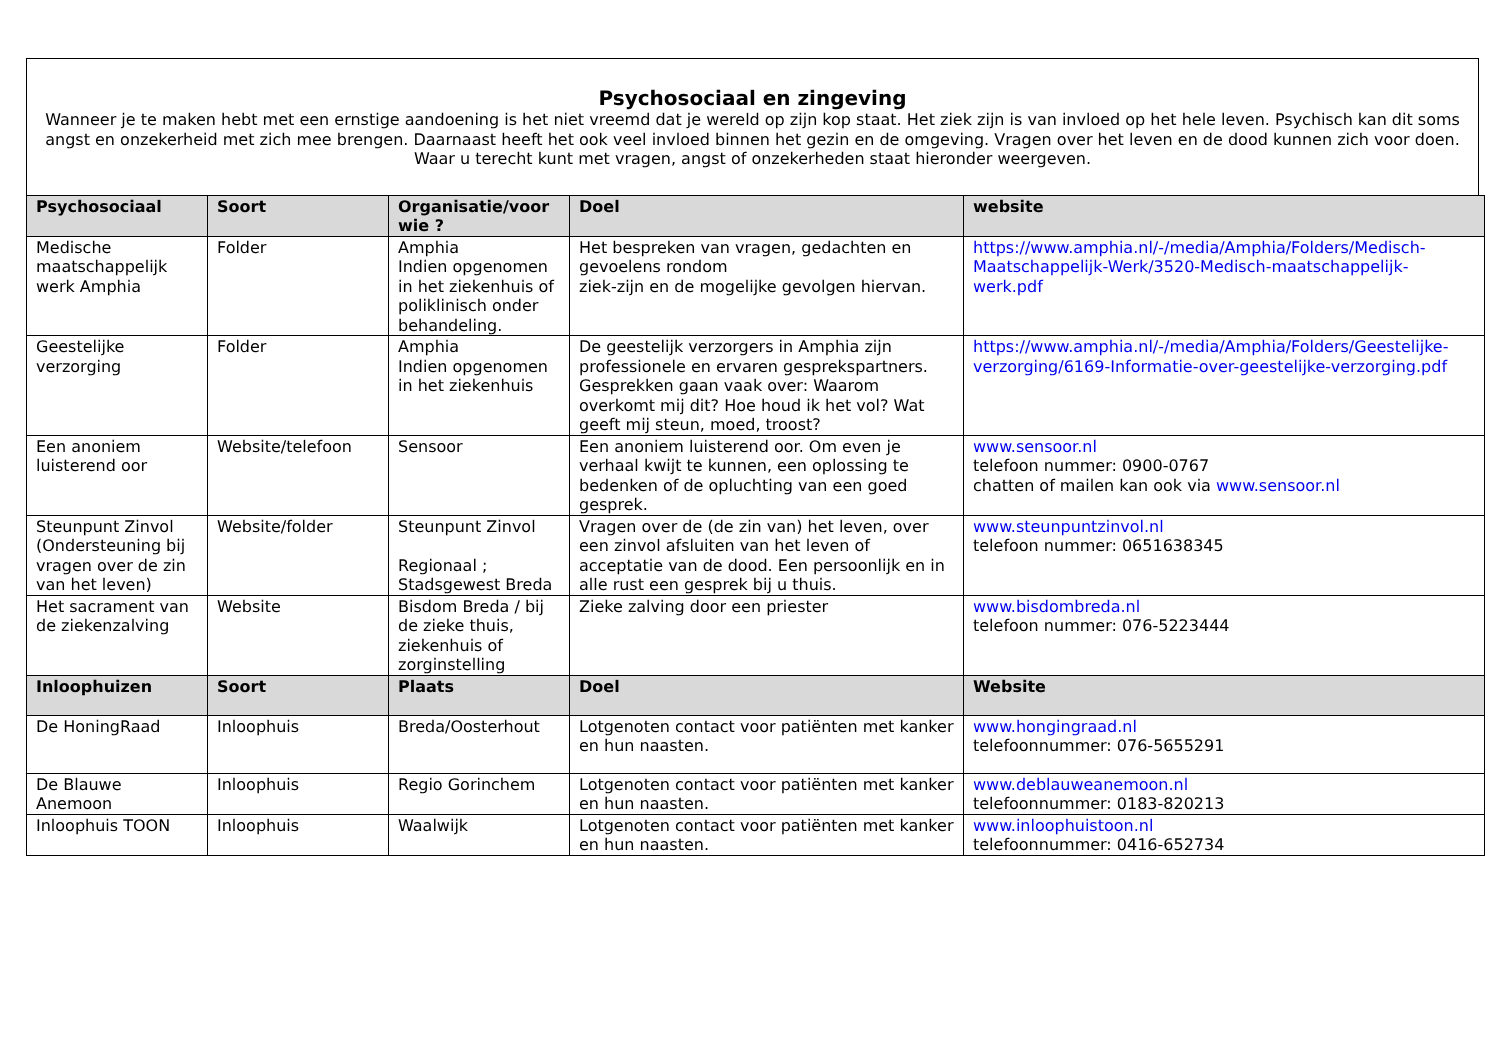Psychosociaal en zingeving
Wanneer je te maken hebt met een ernstige aandoening is het niet vreemd dat je wereld op zijn kop staat. Het ziek zijn is van invloed op het hele leven. Psychisch kan dit soms angst en onzekerheid met zich mee brengen. Daarnaast heeft het ook veel invloed binnen het gezin en de omgeving. Vragen over het leven en de dood kunnen zich voor doen. Waar u terecht kunt met vragen, angst of onzekerheden staat hieronder weergeven.
| Psychosociaal | Soort | Organisatie/voor wie ? | Doel | website |
| --- | --- | --- | --- | --- |
| Medische maatschappelijk werk Amphia | Folder | Amphia Indien opgenomen in het ziekenhuis of poliklinisch onder behandeling. | Het bespreken van vragen, gedachten en gevoelens rondom ziek-zijn en de mogelijke gevolgen hiervan. | https://www.amphia.nl/-/media/Amphia/Folders/Medisch-Maatschappelijk-Werk/3520-Medisch-maatschappelijk-werk.pdf |
| Geestelijke verzorging | Folder | Amphia Indien opgenomen in het ziekenhuis | De geestelijk verzorgers in Amphia zijn professionele en ervaren gesprekspartners. Gesprekken gaan vaak over: Waarom overkomt mij dit? Hoe houd ik het vol? Wat geeft mij steun, moed, troost? | https://www.amphia.nl/-/media/Amphia/Folders/Geestelijke-verzorging/6169-Informatie-over-geestelijke-verzorging.pdf |
| Een anoniem luisterend oor | Website/telefoon | Sensoor | Een anoniem luisterend oor. Om even je verhaal kwijt te kunnen, een oplossing te bedenken of de opluchting van een goed gesprek. | www.sensoor.nl telefoon nummer: 0900-0767 chatten of mailen kan ook via www.sensoor.nl |
| Steunpunt Zinvol (Ondersteuning bij vragen over de zin van het leven) | Website/folder | Steunpunt Zinvol Regionaal ; Stadsgewest Breda | Vragen over de (de zin van) het leven, over een zinvol afsluiten van het leven of acceptatie van de dood. Een persoonlijk en in alle rust een gesprek bij u thuis. | www.steunpuntzinvol.nl telefoon nummer: 0651638345 |
| Het sacrament van de ziekenzalving | Website | Bisdom Breda / bij de zieke thuis, ziekenhuis of zorginstelling | Zieke zalving door een priester | www.bisdombreda.nl telefoon nummer: 076-5223444 |
| Inloophuizen | Soort | Plaats | Doel | Website |
| De HoningRaad | Inloophuis | Breda/Oosterhout | Lotgenoten contact voor patiënten met kanker en hun naasten. | www.hongingraad.nl telefoonnummer: 076-5655291 |
| De Blauwe Anemoon | Inloophuis | Regio Gorinchem | Lotgenoten contact voor patiënten met kanker en hun naasten. | www.deblauweanemoon.nl telefoonnummer: 0183-820213 |
| Inloophuis TOON | Inloophuis | Waalwijk | Lotgenoten contact voor patiënten met kanker en hun naasten. | www.inloophuistoon.nl telefoonnummer: 0416-652734 |